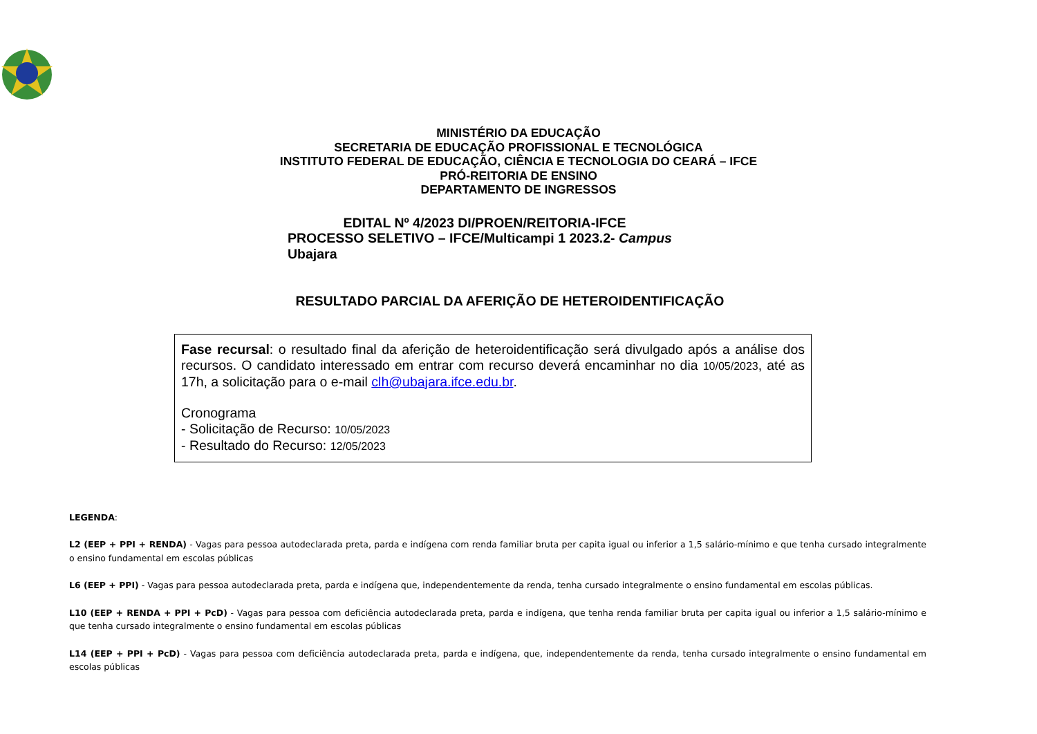MINISTÉRIO DA EDUCAÇÃO
SECRETARIA DE EDUCAÇÃO PROFISSIONAL E TECNOLÓGICA
INSTITUTO FEDERAL DE EDUCAÇÃO, CIÊNCIA E TECNOLOGIA DO CEARÁ – IFCE
PRÓ-REITORIA DE ENSINO
DEPARTAMENTO DE INGRESSOS
EDITAL Nº 4/2023 DI/PROEN/REITORIA-IFCE
PROCESSO SELETIVO – IFCE/Multicampi 1 2023.2- Campus
Ubajara
RESULTADO PARCIAL DA AFERIÇÃO DE HETEROIDENTIFICAÇÃO
Fase recursal: o resultado final da aferição de heteroidentificação será divulgado após a análise dos recursos. O candidato interessado em entrar com recurso deverá encaminhar no dia 10/05/2023, até as 17h, a solicitação para o e-mail clh@ubajara.ifce.edu.br.
Cronograma
- Solicitação de Recurso: 10/05/2023
- Resultado do Recurso: 12/05/2023
LEGENDA:
L2 (EEP + PPI + RENDA) - Vagas para pessoa autodeclarada preta, parda e indígena com renda familiar bruta per capita igual ou inferior a 1,5 salário-mínimo e que tenha cursado integralmente o ensino fundamental em escolas públicas
L6 (EEP + PPI) - Vagas para pessoa autodeclarada preta, parda e indígena que, independentemente da renda, tenha cursado integralmente o ensino fundamental em escolas públicas.
L10 (EEP + RENDA + PPI + PcD) - Vagas para pessoa com deficiência autodeclarada preta, parda e indígena, que tenha renda familiar bruta per capita igual ou inferior a 1,5 salário-mínimo e que tenha cursado integralmente o ensino fundamental em escolas públicas
L14 (EEP + PPI + PcD) - Vagas para pessoa com deficiência autodeclarada preta, parda e indígena, que, independentemente da renda, tenha cursado integralmente o ensino fundamental em escolas públicas